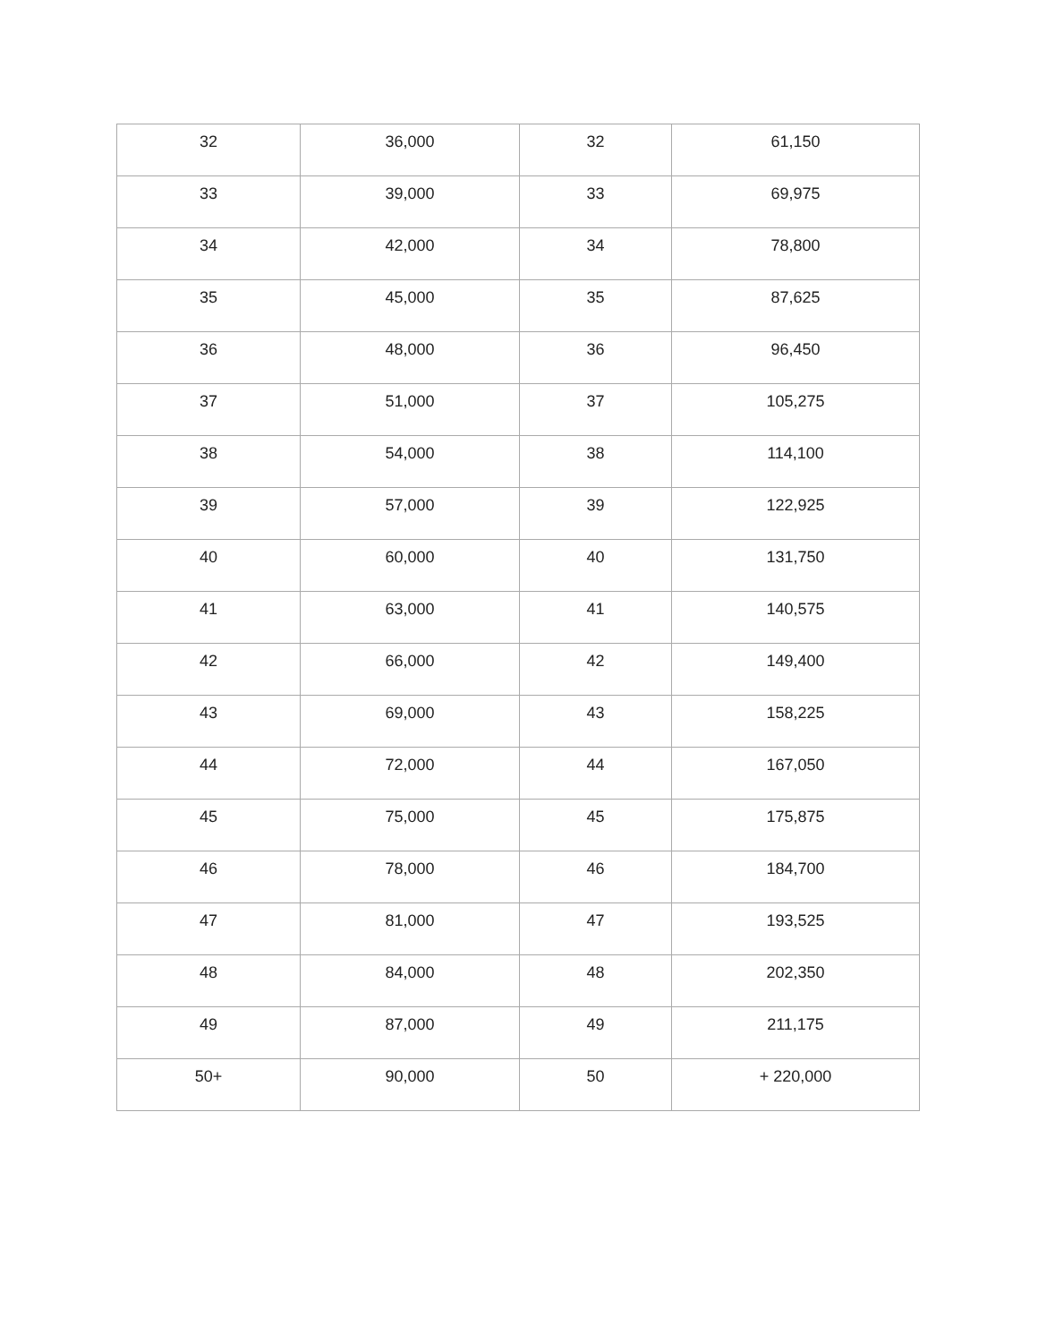| 32 | 36,000 | 32 | 61,150 |
| 33 | 39,000 | 33 | 69,975 |
| 34 | 42,000 | 34 | 78,800 |
| 35 | 45,000 | 35 | 87,625 |
| 36 | 48,000 | 36 | 96,450 |
| 37 | 51,000 | 37 | 105,275 |
| 38 | 54,000 | 38 | 114,100 |
| 39 | 57,000 | 39 | 122,925 |
| 40 | 60,000 | 40 | 131,750 |
| 41 | 63,000 | 41 | 140,575 |
| 42 | 66,000 | 42 | 149,400 |
| 43 | 69,000 | 43 | 158,225 |
| 44 | 72,000 | 44 | 167,050 |
| 45 | 75,000 | 45 | 175,875 |
| 46 | 78,000 | 46 | 184,700 |
| 47 | 81,000 | 47 | 193,525 |
| 48 | 84,000 | 48 | 202,350 |
| 49 | 87,000 | 49 | 211,175 |
| 50+ | 90,000 | 50 | + 220,000 |